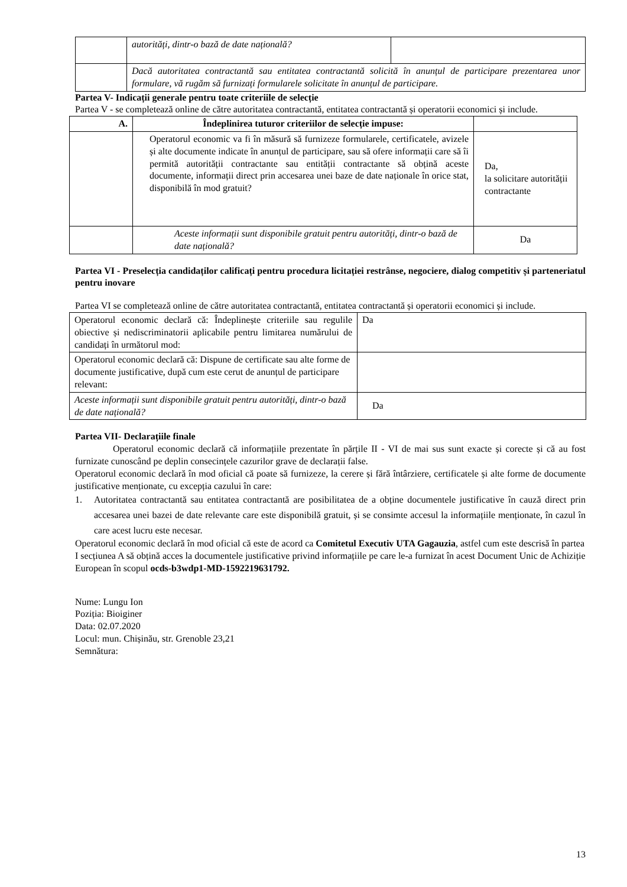| | autorități, dintr-o bază de date națională? | |
| | Dacă autoritatea contractantă sau entitatea contractantă solicită în anunțul de participare prezentarea unor formulare, vă rugăm să furnizați formularele solicitate în anunțul de participare. | |
Partea V- Indicații generale pentru toate criteriile de selecție
Partea V - se completează online de către autoritatea contractantă, entitatea contractantă și operatorii economici și include.
| A. | Îndeplinirea tuturor criteriilor de selecție impuse: | |
| --- | --- | --- |
| | Operatorul economic va fi în măsură să furnizeze formularele, certificatele, avizele și alte documente indicate în anunțul de participare, sau să ofere informații care să îi permită autorității contractante sau entității contractante să obțină aceste documente, informații direct prin accesarea unei baze de date naționale în orice stat, disponibilă în mod gratuit? | Da, la solicitare autorității contractante |
| | Aceste informații sunt disponibile gratuit pentru autorități, dintr-o bază de date națională? | Da |
Partea VI - Preselecția candidaților calificați pentru procedura licitației restrânse, negociere, dialog competitiv și parteneriatul pentru inovare
Partea VI se completează online de către autoritatea contractantă, entitatea contractantă și operatorii economici și include.
| Operatorul economic declară că: Îndeplinește criteriile sau regulile obiective și nediscriminatorii aplicabile pentru limitarea numărului de candidați în următorul mod: | Da |
| Operatorul economic declară că: Dispune de certificate sau alte forme de documente justificative, după cum este cerut de anunțul de participare relevant: | |
| Aceste informații sunt disponibile gratuit pentru autorități, dintr-o bază de date națională? | Da |
Partea VII- Declarațiile finale
Operatorul economic declară că informațiile prezentate în părțile II - VI de mai sus sunt exacte și corecte și că au fost furnizate cunoscând pe deplin consecințele cazurilor grave de declarații false.
Operatorul economic declară în mod oficial că poate să furnizeze, la cerere și fără întârziere, certificatele și alte forme de documente justificative menționate, cu excepția cazului în care:
1. Autoritatea contractantă sau entitatea contractantă are posibilitatea de a obține documentele justificative în cauză direct prin accesarea unei bazei de date relevante care este disponibilă gratuit, și se consimte accesul la informațiile menționate, în cazul în care acest lucru este necesar.
Operatorul economic declară în mod oficial că este de acord ca Comitetul Executiv UTA Gagauzia, astfel cum este descrisă în partea I secțiunea A să obțină acces la documentele justificative privind informațiile pe care le-a furnizat în acest Document Unic de Achiziție European în scopul ocds-b3wdp1-MD-1592219631792.
Nume: Lungu Ion
Poziția: Bioiginer
Data: 02.07.2020
Locul: mun. Chișinău, str. Grenoble 23,21
Semnătura:
13